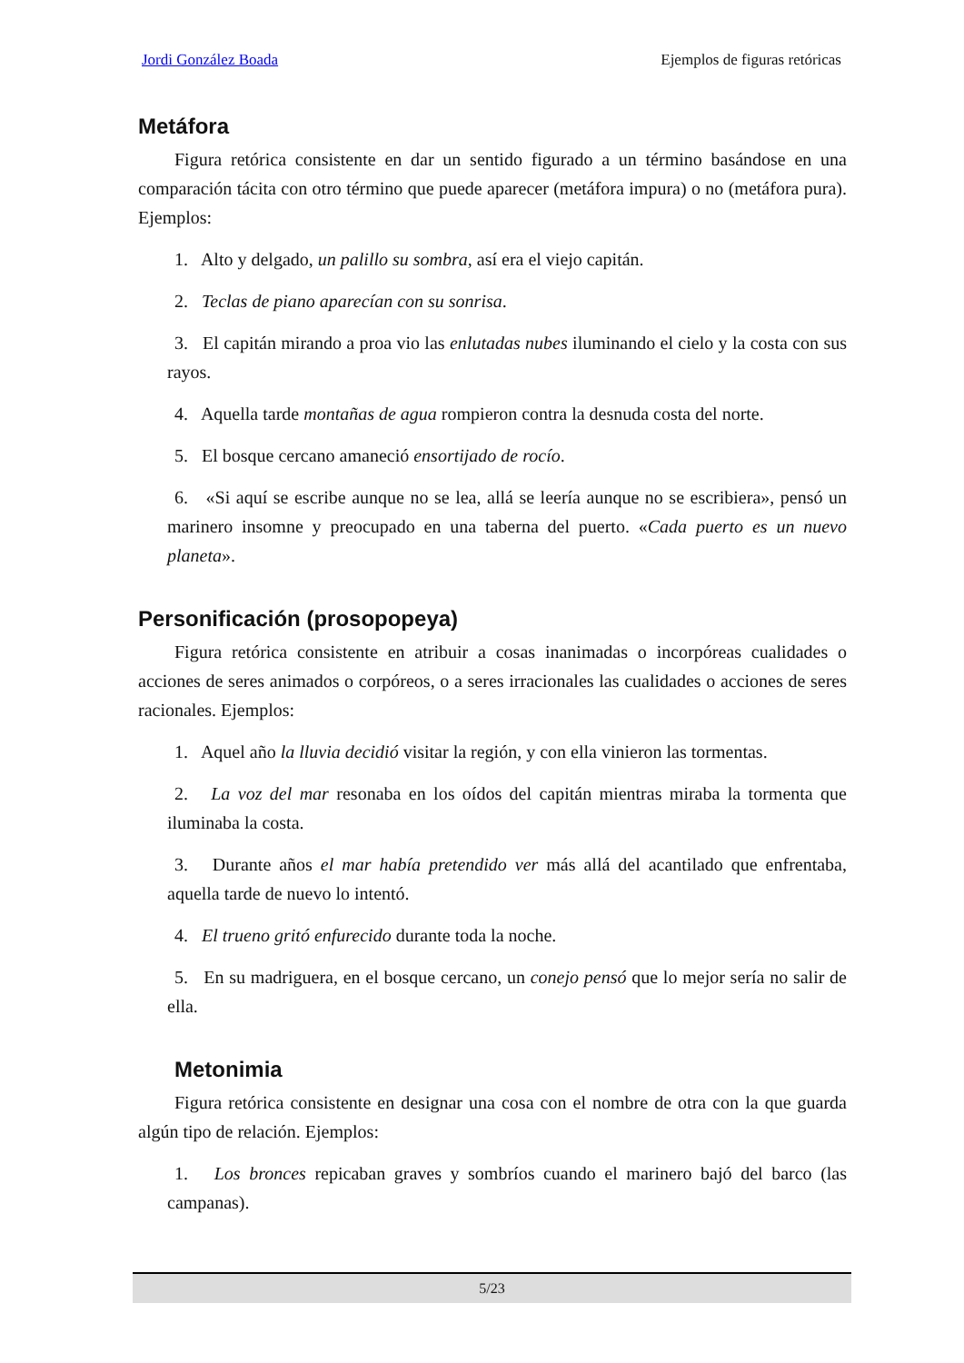Jordi González Boada Ejemplos de figuras retóricas
Metáfora
Figura retórica consistente en dar un sentido figurado a un término basándose en una comparación tácita con otro término que puede aparecer (metáfora impura) o no (metáfora pura). Ejemplos:
1. Alto y delgado, un palillo su sombra, así era el viejo capitán.
2. Teclas de piano aparecían con su sonrisa.
3. El capitán mirando a proa vio las enlutadas nubes iluminando el cielo y la costa con sus rayos.
4. Aquella tarde montañas de agua rompieron contra la desnuda costa del norte.
5. El bosque cercano amaneció ensortijado de rocío.
6. «Si aquí se escribe aunque no se lea, allá se leería aunque no se escribiera», pensó un marinero insomne y preocupado en una taberna del puerto. «Cada puerto es un nuevo planeta».
Personificación (prosopopeya)
Figura retórica consistente en atribuir a cosas inanimadas o incorpóreas cualidades o acciones de seres animados o corpóreos, o a seres irracionales las cualidades o acciones de seres racionales. Ejemplos:
1. Aquel año la lluvia decidió visitar la región, y con ella vinieron las tormentas.
2. La voz del mar resonaba en los oídos del capitán mientras miraba la tormenta que iluminaba la costa.
3. Durante años el mar había pretendido ver más allá del acantilado que enfrentaba, aquella tarde de nuevo lo intentó.
4. El trueno gritó enfurecido durante toda la noche.
5. En su madriguera, en el bosque cercano, un conejo pensó que lo mejor sería no salir de ella.
Metonimia
Figura retórica consistente en designar una cosa con el nombre de otra con la que guarda algún tipo de relación. Ejemplos:
1. Los bronces repicaban graves y sombríos cuando el marinero bajó del barco (las campanas).
5/23